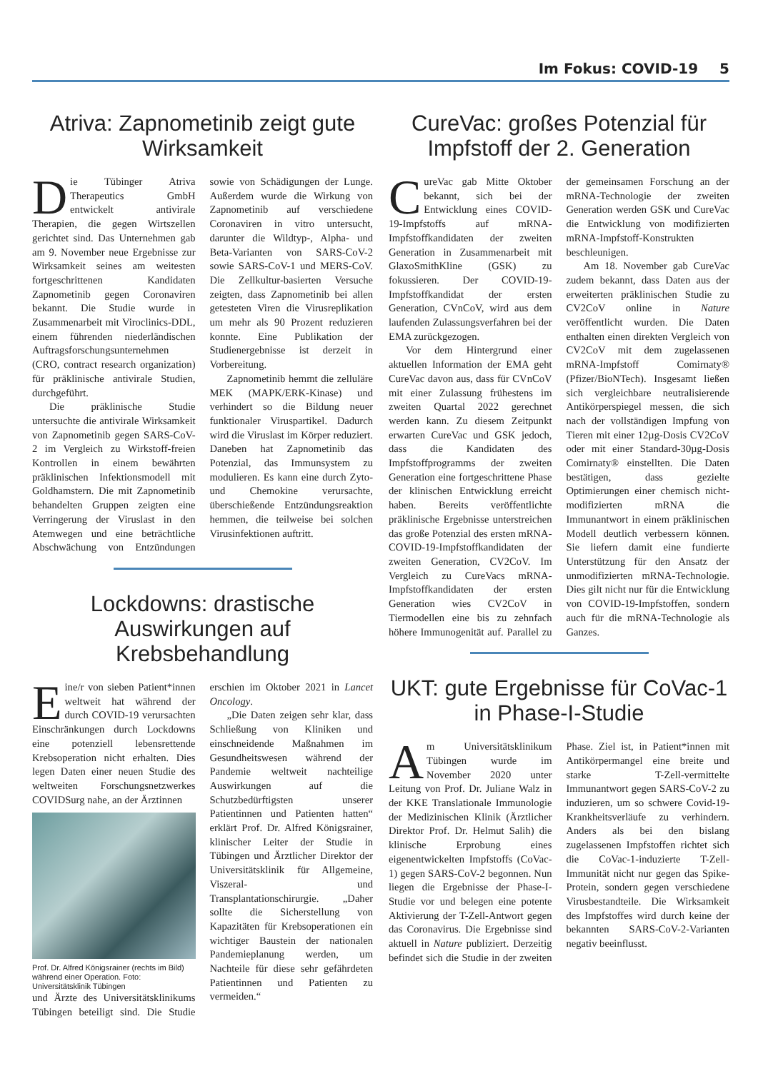Im Fokus: COVID-19 5
Atriva: Zapnometinib zeigt gute Wirksamkeit
Die Tübinger Atriva Therapeutics GmbH entwickelt antivirale Therapien, die gegen Wirtszellen gerichtet sind. Das Unternehmen gab am 9. November neue Ergebnisse zur Wirksamkeit seines am weitesten fortgeschrittenen Kandidaten Zapnometinib gegen Coronaviren bekannt. Die Studie wurde in Zusammenarbeit mit Viroclinics-DDL, einem führenden niederländischen Auftragsforschungsunternehmen (CRO, contract research organization) für präklinische antivirale Studien, durchgeführt.
Die präklinische Studie untersuchte die antivirale Wirksamkeit von Zapnometinib gegen SARS-CoV-2 im Vergleich zu Wirkstoff-freien Kontrollen in einem bewährten präklinischen Infektionsmodell mit Goldhamstern. Die mit Zapnometinib behandelten Gruppen zeigten eine Verringerung der Viruslast in den Atemwegen und eine beträchtliche Abschwächung von Entzündungen sowie von Schädigungen der Lunge. Außerdem wurde die Wirkung von Zapnometinib auf verschiedene Coronaviren in vitro untersucht, darunter die Wildtyp-, Alpha- und Beta-Varianten von SARS-CoV-2 sowie SARS-CoV-1 und MERS-CoV. Die Zellkultur-basierten Versuche zeigten, dass Zapnometinib bei allen getesteten Viren die Virusreplikation um mehr als 90 Prozent reduzieren konnte. Eine Publikation der Studienergebnisse ist derzeit in Vorbereitung.
Zapnometinib hemmt die zelluläre MEK (MAPK/ERK-Kinase) und verhindert so die Bildung neuer funktionaler Viruspartikel. Dadurch wird die Viruslast im Körper reduziert. Daneben hat Zapnometinib das Potenzial, das Immunsystem zu modulieren. Es kann eine durch Zyto- und Chemokine verursachte, überschießende Entzündungsreaktion hemmen, die teilweise bei solchen Virusinfektionen auftritt.
Lockdowns: drastische Auswirkungen auf Krebsbehandlung
Eine/r von sieben Patient*innen weltweit hat während der durch COVID-19 verursachten Einschränkungen durch Lockdowns eine potenziell lebensrettende Krebsoperation nicht erhalten. Dies legen Daten einer neuen Studie des weltweiten Forschungsnetzwerkes COVIDSurg nahe, an der Ärztinnen
Prof. Dr. Alfred Königsrainer (rechts im Bild) während einer Operation. Foto: Universitätsklinik Tübingen
und Ärzte des Universitätsklinikums Tübingen beteiligt sind. Die Studie erschien im Oktober 2021 in Lancet Oncology.
„Die Daten zeigen sehr klar, dass Schließung von Kliniken und einschneidende Maßnahmen im Gesundheitswesen während der Pandemie weltweit nachteilige Auswirkungen auf die Schutzbedürftigsten unserer Patientinnen und Patienten hatten“ erklärt Prof. Dr. Alfred Königsrainer, klinischer Leiter der Studie in Tübingen und Ärztlicher Direktor der Universitätsklinik für Allgemeine, Viszeral- und Transplantationschirurgie. „Daher sollte die Sicherstellung von Kapazitäten für Krebsoperationen ein wichtiger Baustein der nationalen Pandemieplanung werden, um Nachteile für diese sehr gefährdeten Patientinnen und Patienten zu vermeiden.“
CureVac: großes Potenzial für Impfstoff der 2. Generation
CureVac gab Mitte Oktober bekannt, sich bei der Entwicklung eines COVID-19-Impfstoffs auf mRNA-Impfstoffkandidaten der zweiten Generation in Zusammenarbeit mit GlaxoSmithKline (GSK) zu fokussieren. Der COVID-19-Impfstoffkandidat der ersten Generation, CVnCoV, wird aus dem laufenden Zulassungsverfahren bei der EMA zurückgezogen.
Vor dem Hintergrund einer aktuellen Information der EMA geht CureVac davon aus, dass für CVnCoV mit einer Zulassung frühestens im zweiten Quartal 2022 gerechnet werden kann. Zu diesem Zeitpunkt erwarten CureVac und GSK jedoch, dass die Kandidaten des Impfstoffprogramms der zweiten Generation eine fortgeschrittene Phase der klinischen Entwicklung erreicht haben. Bereits veröffentlichte präklinische Ergebnisse unterstreichen das große Potenzial des ersten mRNA-COVID-19-Impfstoffkandidaten der zweiten Generation, CV2CoV. Im Vergleich zu CureVacs mRNA-Impfstoffkandidaten der ersten Generation wies CV2CoV in Tiermodellen eine bis zu zehnfach höhere Immunogenität auf. Parallel zu der gemeinsamen Forschung an der mRNA-Technologie der zweiten Generation werden GSK und CureVac die Entwicklung von modifizierten mRNA-Impfstoff-Konstrukten beschleunigen.
Am 18. November gab CureVac zudem bekannt, dass Daten aus der erweiterten präklinischen Studie zu CV2CoV online in Nature veröffentlicht wurden. Die Daten enthalten einen direkten Vergleich von CV2CoV mit dem zugelassenen mRNA-Impfstoff Comirnaty® (Pfizer/BioNTech). Insgesamt ließen sich vergleichbare neutralisierende Antikörperspiegel messen, die sich nach der vollständigen Impfung von Tieren mit einer 12µg-Dosis CV2CoV oder mit einer Standard-30µg-Dosis Comirnaty® einstellten. Die Daten bestätigen, dass gezielte Optimierungen einer chemisch nicht-modifizierten mRNA die Immunantwort in einem präklinischen Modell deutlich verbessern können. Sie liefern damit eine fundierte Unterstützung für den Ansatz der unmodifizierten mRNA-Technologie. Dies gilt nicht nur für die Entwicklung von COVID-19-Impfstoffen, sondern auch für die mRNA-Technologie als Ganzes.
UKT: gute Ergebnisse für CoVac-1 in Phase-I-Studie
Am Universitätsklinikum Tübingen wurde im November 2020 unter Leitung von Prof. Dr. Juliane Walz in der KKE Translationale Immunologie der Medizinischen Klinik (Ärztlicher Direktor Prof. Dr. Helmut Salih) die klinische Erprobung eines eigenentwickelten Impfstoffs (CoVac-1) gegen SARS-CoV-2 begonnen. Nun liegen die Ergebnisse der Phase-I-Studie vor und belegen eine potente Aktivierung der T-Zell-Antwort gegen das Coronavirus. Die Ergebnisse sind aktuell in Nature publiziert. Derzeitig befindet sich die Studie in der zweiten Phase. Ziel ist, in Patient*innen mit Antikörpermangel eine breite und starke T-Zell-vermittelte Immunantwort gegen SARS-CoV-2 zu induzieren, um so schwere Covid-19-Krankheitsverläufe zu verhindern. Anders als bei den bislang zugelassenen Impfstoffen richtet sich die CoVac-1-induzierte T-Zell-Immunität nicht nur gegen das Spike-Protein, sondern gegen verschiedene Virusbestandteile. Die Wirksamkeit des Impfstoffes wird durch keine der bekannten SARS-CoV-2-Varianten negativ beeinflusst.